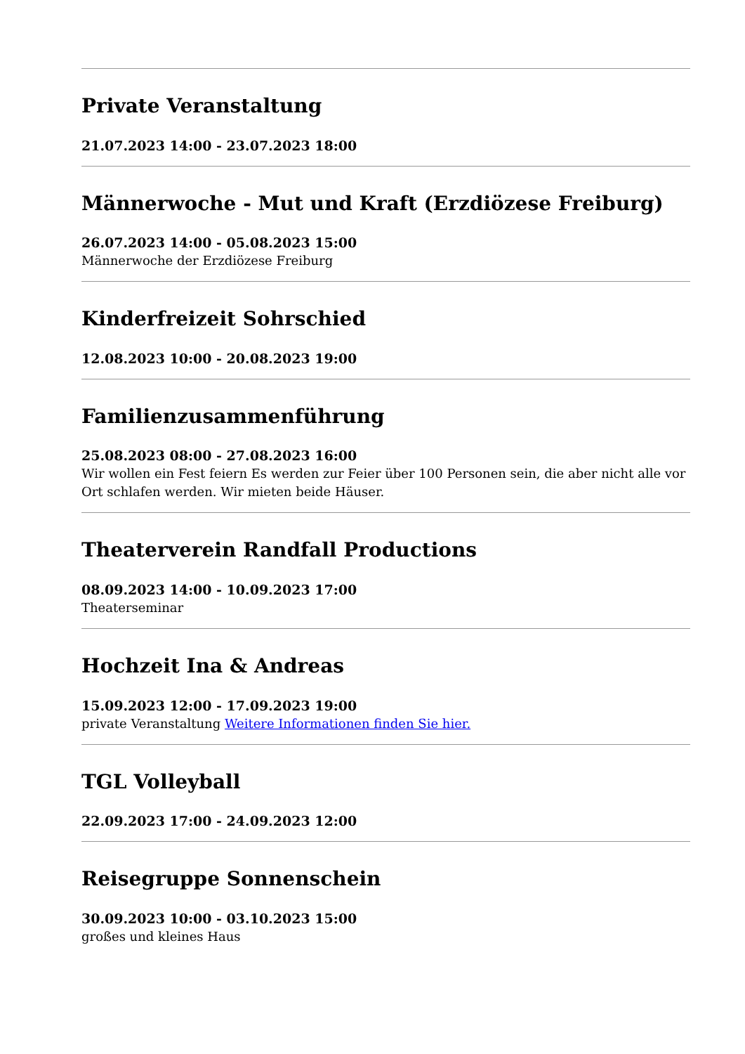Private Veranstaltung
21.07.2023 14:00 - 23.07.2023 18:00
Männerwoche - Mut und Kraft (Erzdiözese Freiburg)
26.07.2023 14:00 - 05.08.2023 15:00
Männerwoche der Erzdiözese Freiburg
Kinderfreizeit Sohrschied
12.08.2023 10:00 - 20.08.2023 19:00
Familienzusammenführung
25.08.2023 08:00 - 27.08.2023 16:00
Wir wollen ein Fest feiern Es werden zur Feier über 100 Personen sein, die aber nicht alle vor Ort schlafen werden. Wir mieten beide Häuser.
Theaterverein Randfall Productions
08.09.2023 14:00 - 10.09.2023 17:00
Theaterseminar
Hochzeit Ina & Andreas
15.09.2023 12:00 - 17.09.2023 19:00
private Veranstaltung Weitere Informationen finden Sie hier.
TGL Volleyball
22.09.2023 17:00 - 24.09.2023 12:00
Reisegruppe Sonnenschein
30.09.2023 10:00 - 03.10.2023 15:00
großes und kleines Haus